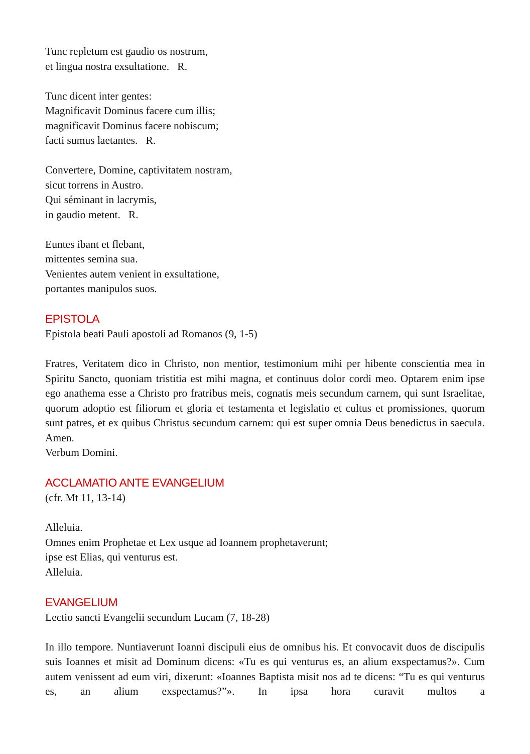Tunc repletum est gaudio os nostrum,
et lingua nostra exsultatione. R.
Tunc dicent inter gentes:
Magnificavit Dominus facere cum illis;
magnificavit Dominus facere nobiscum;
facti sumus laetantes. R.
Convertere, Domine, captivitatem nostram,
sicut torrens in Austro.
Qui séminant in lacrymis,
in gaudio metent. R.
Euntes ibant et flebant,
mittentes semina sua.
Venientes autem venient in exsultatione,
portantes manipulos suos.
EPISTOLA
Epistola beati Pauli apostoli ad Romanos (9, 1-5)
Fratres, Veritatem dico in Christo, non mentior, testimonium mihi per hibente conscientia mea in Spiritu Sancto, quoniam tristitia est mihi magna, et continuus dolor cordi meo. Optarem enim ipse ego anathema esse a Christo pro fratribus meis, cognatis meis secundum carnem, qui sunt Israelitae, quorum adoptio est filiorum et gloria et testamenta et legislatio et cultus et promissiones, quorum sunt patres, et ex quibus Christus secundum carnem: qui est super omnia Deus benedictus in saecula. Amen.
Verbum Domini.
ACCLAMATIO ANTE EVANGELIUM
(cfr. Mt 11, 13-14)
Alleluia.
Omnes enim Prophetae et Lex usque ad Ioannem prophetaverunt;
ipse est Elias, qui venturus est.
Alleluia.
EVANGELIUM
Lectio sancti Evangelii secundum Lucam (7, 18-28)
In illo tempore. Nuntiaverunt Ioanni discipuli eius de omnibus his. Et convocavit duos de discipulis suis Ioannes et misit ad Dominum dicens: «Tu es qui venturus es, an alium exspectamus?». Cum autem venissent ad eum viri, dixerunt: «Ioannes Baptista misit nos ad te dicens: “Tu es qui venturus es, an alium exspectamus?”». In ipsa hora curavit multos a